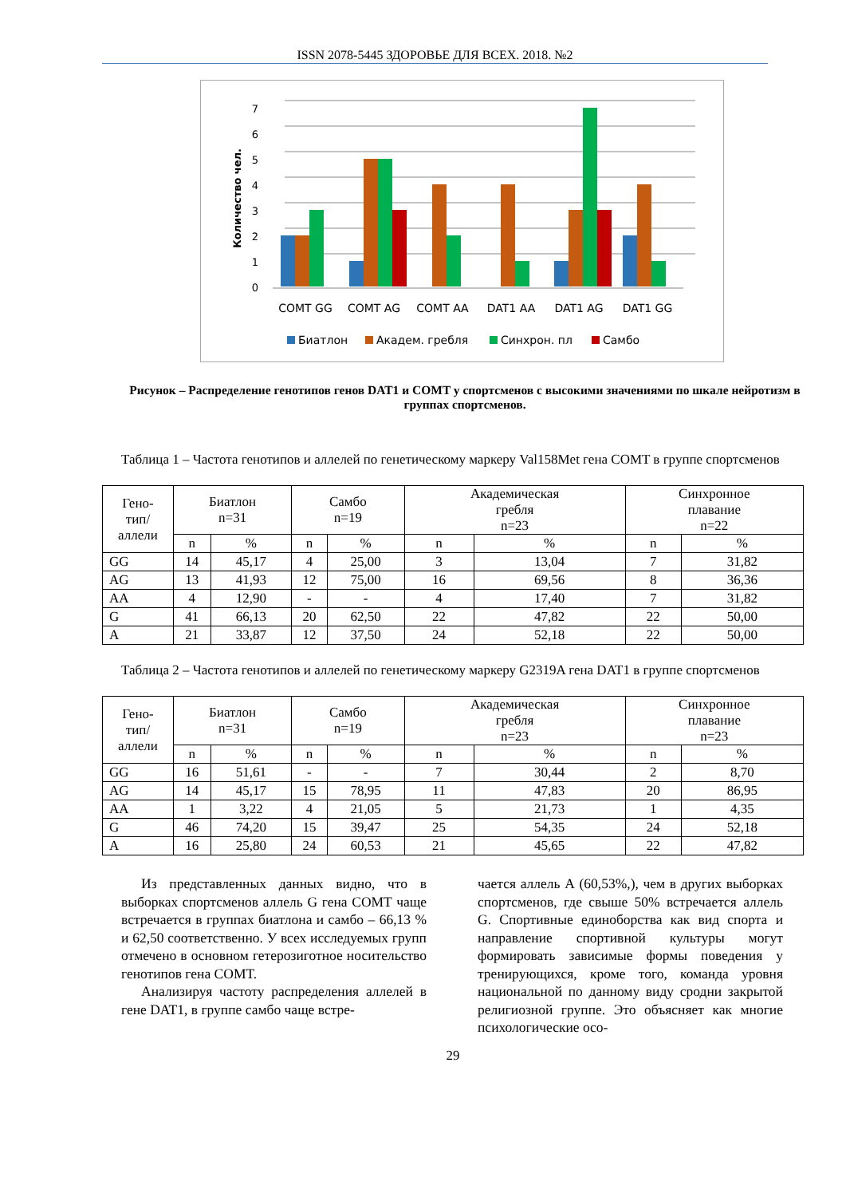ISSN 2078-5445 ЗДОРОВЬЕ ДЛЯ ВСЕХ. 2018. №2
7
6
5
4
3
2
1
0
Количество чел.
COMT GG
COMT AG
COMT AA
DAT1 AA
DAT1 AG
DAT1 GG
Биатлон
Академ. гребля
Синхрон. пл
Самбо
Рисунок – Распределение генотипов генов DAT1 и COMT у спортсменов с высокими значениями по шкале нейротизм в группах спортсменов.
Таблица 1 – Частота генотипов и аллелей по генетическому маркеру Val158Met гена COMT в группе спортсменов
| Гено- тип/ аллели | Биатлон n=31 | | Самбо n=19 | | Академическая гребля n=23 | | Синхронное плавание n=22 | |
| --- | --- | --- | --- | --- | --- | --- | --- | --- |
| | n | % | n | % | n | % | n | % |
| GG | 14 | 45,17 | 4 | 25,00 | 3 | 13,04 | 7 | 31,82 |
| AG | 13 | 41,93 | 12 | 75,00 | 16 | 69,56 | 8 | 36,36 |
| AA | 4 | 12,90 | - | - | 4 | 17,40 | 7 | 31,82 |
| G | 41 | 66,13 | 20 | 62,50 | 22 | 47,82 | 22 | 50,00 |
| A | 21 | 33,87 | 12 | 37,50 | 24 | 52,18 | 22 | 50,00 |
Таблица 2 – Частота генотипов и аллелей по генетическому маркеру G2319A гена DAT1 в группе спортсменов
| Гено- тип/ аллели | Биатлон n=31 | | Самбо n=19 | | Академическая гребля n=23 | | Синхронное плавание n=23 | |
| --- | --- | --- | --- | --- | --- | --- | --- | --- |
| | n | % | n | % | n | % | n | % |
| GG | 16 | 51,61 | - | - | 7 | 30,44 | 2 | 8,70 |
| AG | 14 | 45,17 | 15 | 78,95 | 11 | 47,83 | 20 | 86,95 |
| AA | 1 | 3,22 | 4 | 21,05 | 5 | 21,73 | 1 | 4,35 |
| G | 46 | 74,20 | 15 | 39,47 | 25 | 54,35 | 24 | 52,18 |
| A | 16 | 25,80 | 24 | 60,53 | 21 | 45,65 | 22 | 47,82 |
Из представленных данных видно, что в выборках спортсменов аллель G гена COMT чаще встречается в группах биатлона и самбо – 66,13 % и 62,50 соответственно. У всех исследуемых групп отмечено в основном гетерозиготное носительство генотипов гена COMT.
Анализируя частоту распределения аллелей в гене DAT1, в группе самбо чаще встре-
чается аллель А (60,53%,), чем в других выборках спортсменов, где свыше 50% встречается аллель G. Спортивные единоборства как вид спорта и направление спортивной культуры могут формировать зависимые формы поведения у тренирующихся, кроме того, команда уровня национальной по данному виду сродни закрытой религиозной группе. Это объясняет как многие психологические осо-
29